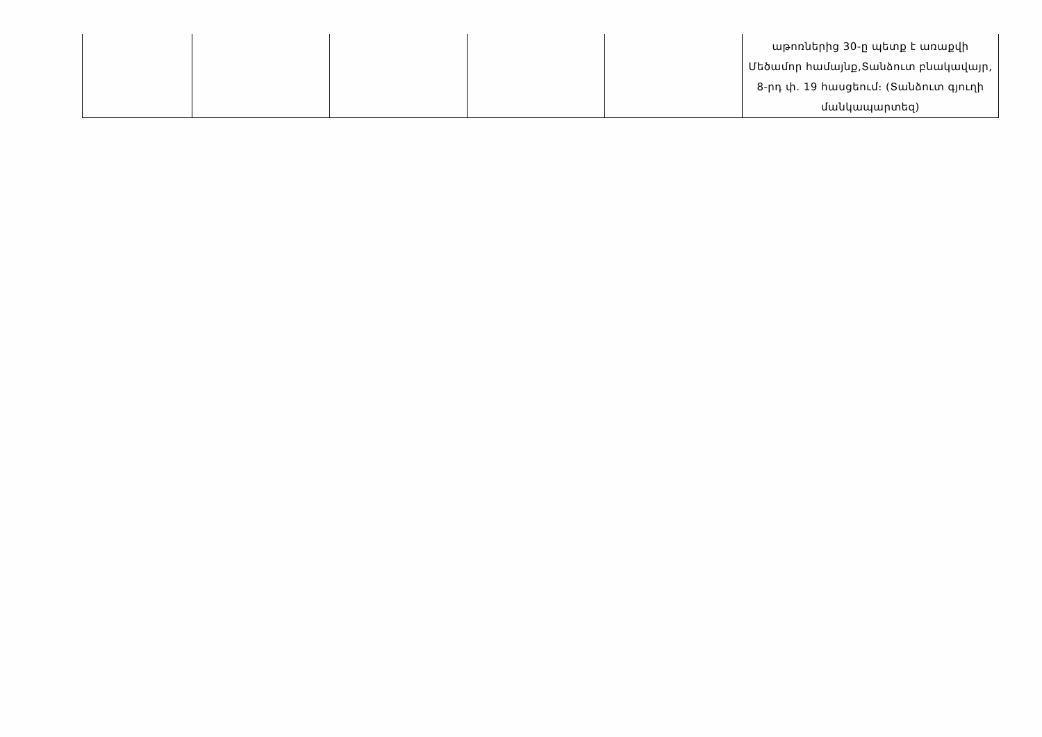| | | | | | աթոռներից 30-ը պետք է առաքվի Մեծամոր համայնք,Տանձուտ բնակավայր, 8-րդ փ. 19 հասցեում։ (Տանձուտ գյուղի մանկապարտեզ) |